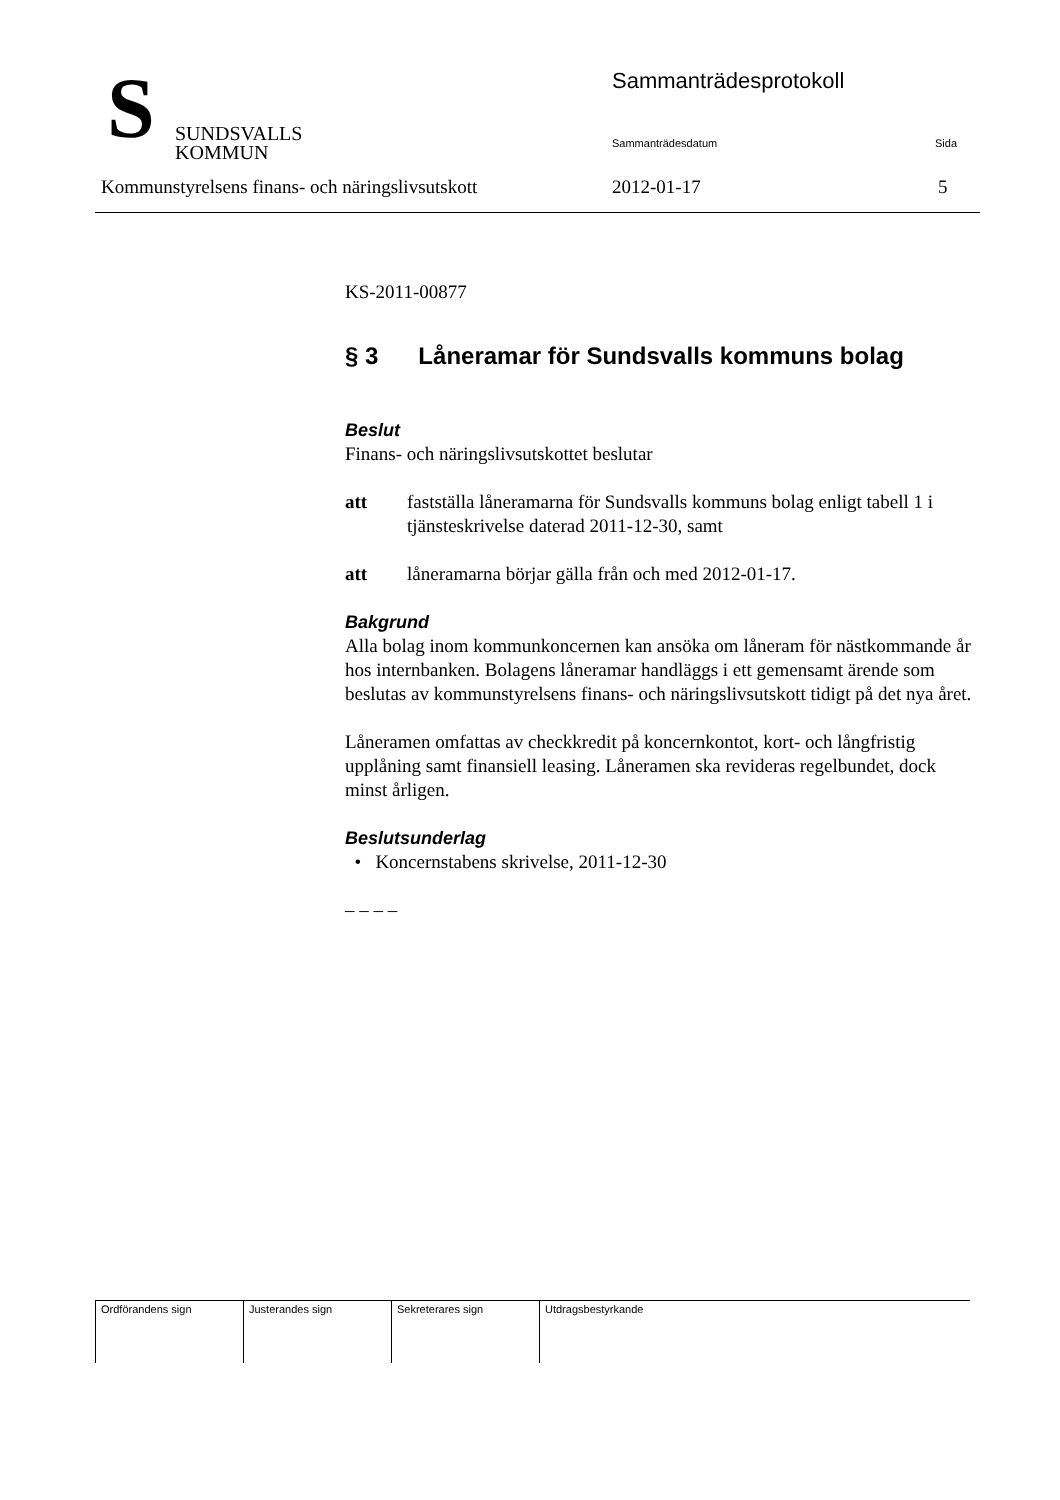S
SUNDSVALLS
KOMMUN
Sammanträdesprotokoll
Sammanträdesdatum Sida
Kommunstyrelsens finans- och näringslivsutskott
2012-01-17 5
KS-2011-00877
§ 3 Låneramar för Sundsvalls kommuns bolag
Beslut
Finans- och näringslivsutskottet beslutar
att fastställa låneramarna för Sundsvalls kommuns bolag enligt tabell 1 i tjänsteskrivelse daterad 2011-12-30, samt
att låneramarna börjar gälla från och med 2012-01-17.
Bakgrund
Alla bolag inom kommunkoncernen kan ansöka om låneram för nästkommande år hos internbanken. Bolagens låneramar handläggs i ett gemensamt ärende som beslutas av kommunstyrelsens finans- och näringslivsutskott tidigt på det nya året.
Låneramen omfattas av checkkredit på koncernkontot, kort- och långfristig upplåning samt finansiell leasing. Låneramen ska revideras regelbundet, dock minst årligen.
Beslutsunderlag
• Koncernstabens skrivelse, 2011-12-30
– – – –
| Ordförandens sign | Justerandes sign | Sekreterares sign | Utdragsbestyrkande |